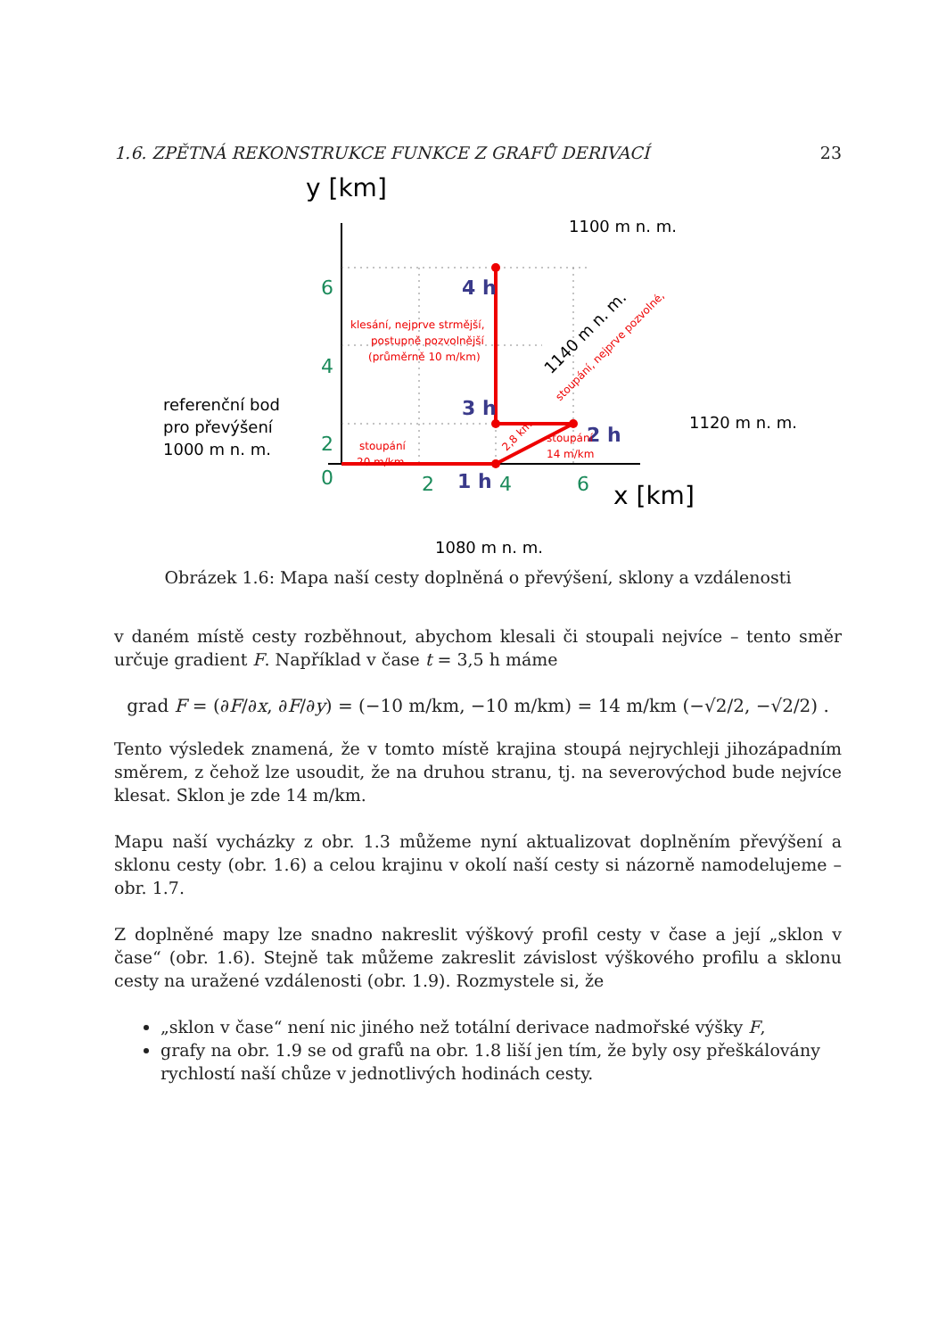1.6. ZPĚTNÁ REKONSTRUKCE FUNKCE Z GRAFŮ DERIVACÍ 23
y [km]
6
4
2
0
2
4
6
x [km]
4 h
3 h
2 h
1 h
klesání, nejprve strmější,
postupně pozvolnější
(průměrně 10 m/km)
stoupání
20 m/km
stoupání
14 m/km
2,8 km
stoupání, nejprve pozvolné,
1100 m n. m.
1140 m n. m.
1120 m n. m.
referenční bod
pro převýšení
1000 m n. m.
1080 m n. m.
Obrázek 1.6: Mapa naší cesty doplněná o převýšení, sklony a vzdálenosti
v daném místě cesty rozběhnout, abychom klesali či stoupali nejvíce – tento směr určuje gradient F. Například v čase t = 3,5 h máme
grad F = (∂F/∂x, ∂F/∂y) = (−10 m/km, −10 m/km) = 14 m/km (−√2/2, −√2/2) .
Tento výsledek znamená, že v tomto místě krajina stoupá nejrychleji jihozápadním směrem, z čehož lze usoudit, že na druhou stranu, tj. na severovýchod bude nejvíce klesat. Sklon je zde 14 m/km.
Mapu naší vycházky z obr. 1.3 můžeme nyní aktualizovat doplněním převýšení a sklonu cesty (obr. 1.6) a celou krajinu v okolí naší cesty si názorně namodelujeme – obr. 1.7.
Z doplněné mapy lze snadno nakreslit výškový profil cesty v čase a její „sklon v čase“ (obr. 1.6). Stejně tak můžeme zakreslit závislost výškového profilu a sklonu cesty na uražené vzdálenosti (obr. 1.9). Rozmystele si, že
„sklon v čase“ není nic jiného než totální derivace nadmořské výšky F,
grafy na obr. 1.9 se od grafů na obr. 1.8 liší jen tím, že byly osy přeškálovány rychlostí naší chůze v jednotlivých hodinách cesty.